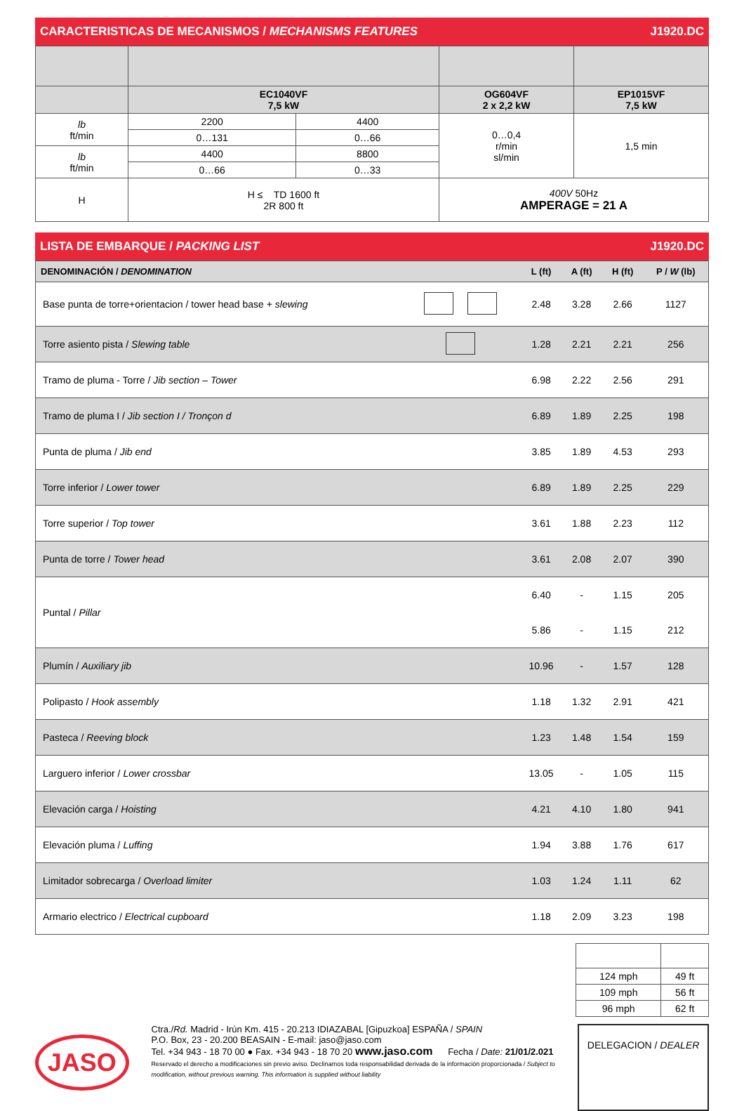CARACTERISTICAS DE MECANISMOS / MECHANISMS FEATURES J1920.DC
| | EC1040VF 7,5 kW | | OG604VF 2 x 2,2 kW | EP1015VF 7,5 kW |
| lb ft/min | 2200 | 4400 | 0…0,4 r/min sl/min | 1,5 min |
| | 0…131 | 0…66 | | |
| lb ft/min | 4400 | 8800 | | |
| | 0…66 | 0…33 | | |
| H | H ≤ TD 1600 ft 2R 800 ft | | 400V 50Hz AMPERAGE = 21 A | |
LISTA DE EMBARQUE / PACKING LIST J1920.DC
| DENOMINACIÓN / DENOMINATION | | L (ft) | A (ft) | H (ft) | P / W (lb) |
| --- | --- | --- | --- | --- | --- |
| Base punta de torre+orientacion / tower head base + slewing | | 2.48 | 3.28 | 2.66 | 1127 |
| Torre asiento pista / Slewing table | | 1.28 | 2.21 | 2.21 | 256 |
| Tramo de pluma - Torre / Jib section – Tower | | 6.98 | 2.22 | 2.56 | 291 |
| Tramo de pluma I / Jib section I / Tronçon d | | 6.89 | 1.89 | 2.25 | 198 |
| Punta de pluma / Jib end | | 3.85 | 1.89 | 4.53 | 293 |
| Torre inferior / Lower tower | | 6.89 | 1.89 | 2.25 | 229 |
| Torre superior / Top tower | | 3.61 | 1.88 | 2.23 | 112 |
| Punta de torre / Tower head | | 3.61 | 2.08 | 2.07 | 390 |
| Puntal / Pillar | | 6.40 | - | 1.15 | 205 |
| | | 5.86 | - | 1.15 | 212 |
| Plumín / Auxiliary jib | | 10.96 | - | 1.57 | 128 |
| Polipasto / Hook assembly | | 1.18 | 1.32 | 2.91 | 421 |
| Pasteca / Reeving block | | 1.23 | 1.48 | 1.54 | 159 |
| Larguero inferior / Lower crossbar | | 13.05 | - | 1.05 | 115 |
| Elevación carga / Hoisting | | 4.21 | 4.10 | 1.80 | 941 |
| Elevación pluma / Luffing | | 1.94 | 3.88 | 1.76 | 617 |
| Limitador sobrecarga / Overload limiter | | 1.03 | 1.24 | 1.11 | 62 |
| Armario electrico / Electrical cupboard | | 1.18 | 2.09 | 3.23 | 198 |
| 124 mph | 49 ft |
| 109 mph | 56 ft |
| 96 mph | 62 ft |
JASO
Ctra./Rd. Madrid - Irún Km. 415 - 20.213 IDIAZABAL [Gipuzkoa] ESPAÑA / SPAIN
P.O. Box, 23 - 20.200 BEASAIN - E-mail: jaso@jaso.com
Tel. +34 943 - 18 70 00 ● Fax. +34 943 - 18 70 20 www.jaso.com Fecha / Date: 21/01/2.021
Reservado el derecho a modificaciones sin previo aviso. Declinamos toda responsabilidad derivada de la información proporcionada / Subject to modification, without previous warning. This information is supplied without liability
DELEGACION / DEALER